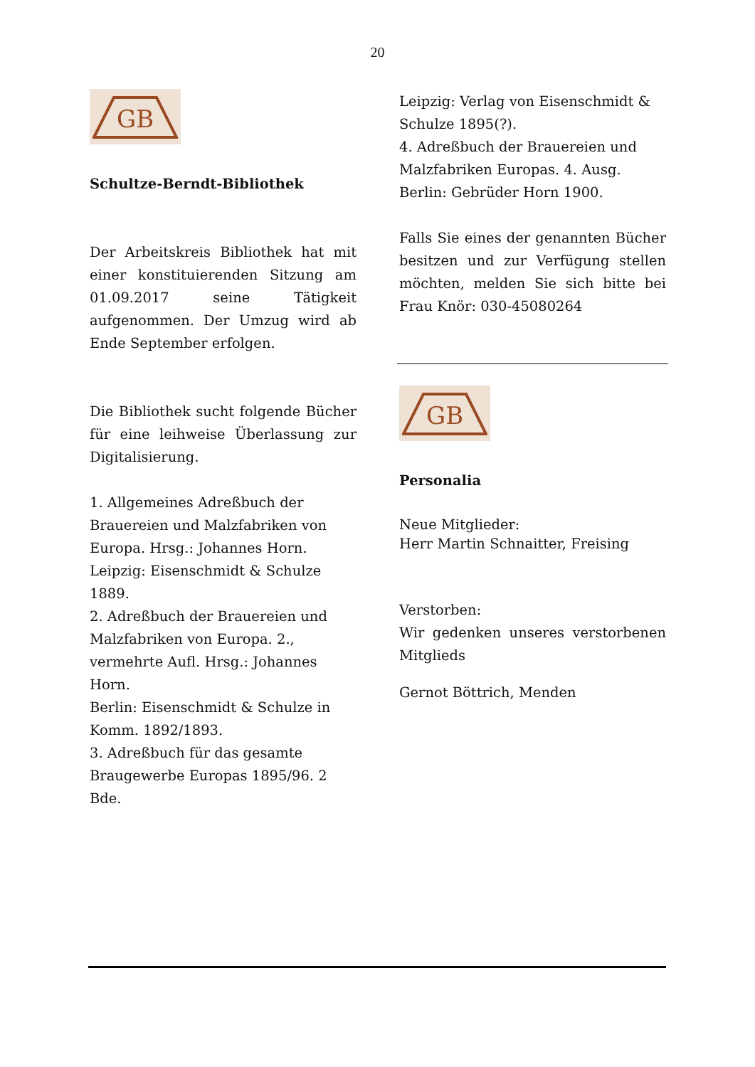20
GB
Schultze-Berndt-Bibliothek
Der Arbeitskreis Bibliothek hat mit einer konstituierenden Sitzung am 01.09.2017 seine Tätigkeit aufgenommen. Der Umzug wird ab Ende September erfolgen.
Die Bibliothek sucht folgende Bücher für eine leihweise Überlassung zur Digitalisierung.
1. Allgemeines Adreßbuch der Brauereien und Malzfabriken von Europa. Hrsg.: Johannes Horn.
Leipzig: Eisenschmidt & Schulze 1889.
2. Adreßbuch der Brauereien und Malzfabriken von Europa. 2., vermehrte Aufl. Hrsg.: Johannes Horn.
Berlin: Eisenschmidt & Schulze in Komm. 1892/1893.
3. Adreßbuch für das gesamte Braugewerbe Europas 1895/96. 2 Bde.
Leipzig: Verlag von Eisenschmidt & Schulze 1895(?).
4. Adreßbuch der Brauereien und Malzfabriken Europas. 4. Ausg.
Berlin: Gebrüder Horn 1900.
Falls Sie eines der genannten Bücher besitzen und zur Verfügung stellen möchten, melden Sie sich bitte bei Frau Knör: 030-45080264
GB
Personalia
Neue Mitglieder:
Herr Martin Schnaitter, Freising
Verstorben:
Wir gedenken unseres verstorbenen Mitglieds
Gernot Böttrich, Menden